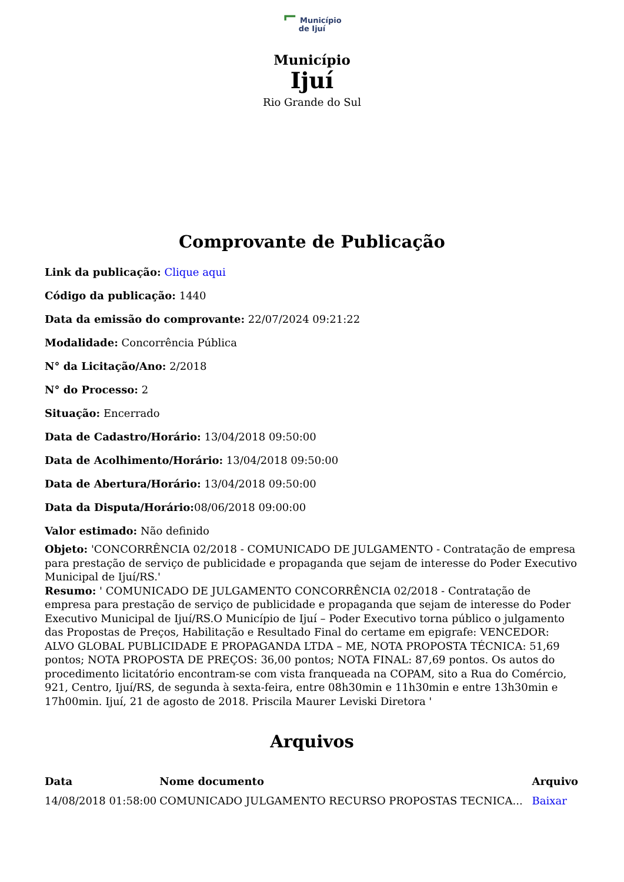⌐ Município
de Ijuí
Município
Ijuí
Rio Grande do Sul
Comprovante de Publicação
Link da publicação: Clique aqui
Código da publicação: 1440
Data da emissão do comprovante: 22/07/2024 09:21:22
Modalidade: Concorrência Pública
N° da Licitação/Ano: 2/2018
N° do Processo: 2
Situação: Encerrado
Data de Cadastro/Horário: 13/04/2018 09:50:00
Data de Acolhimento/Horário: 13/04/2018 09:50:00
Data de Abertura/Horário: 13/04/2018 09:50:00
Data da Disputa/Horário: 08/06/2018 09:00:00
Valor estimado: Não definido
Objeto: 'CONCORRÊNCIA 02/2018 - COMUNICADO DE JULGAMENTO - Contratação de empresa para prestação de serviço de publicidade e propaganda que sejam de interesse do Poder Executivo Municipal de Ijuí/RS.'
Resumo: ' COMUNICADO DE JULGAMENTO CONCORRÊNCIA 02/2018 - Contratação de empresa para prestação de serviço de publicidade e propaganda que sejam de interesse do Poder Executivo Municipal de Ijuí/RS.O Município de Ijuí – Poder Executivo torna público o julgamento das Propostas de Preços, Habilitação e Resultado Final do certame em epigrafe: VENCEDOR: ALVO GLOBAL PUBLICIDADE E PROPAGANDA LTDA – ME, NOTA PROPOSTA TÉCNICA: 51,69 pontos; NOTA PROPOSTA DE PREÇOS: 36,00 pontos; NOTA FINAL: 87,69 pontos. Os autos do procedimento licitatório encontram-se com vista franqueada na COPAM, sito a Rua do Comércio, 921, Centro, Ijuí/RS, de segunda à sexta-feira, entre 08h30min e 11h30min e entre 13h30min e 17h00min. Ijuí, 21 de agosto de 2018. Priscila Maurer Leviski Diretora '
Arquivos
| Data | Nome documento | Arquivo |
| --- | --- | --- |
| 14/08/2018 01:58:00 | COMUNICADO JULGAMENTO RECURSO PROPOSTAS TECNICA... | Baixar |